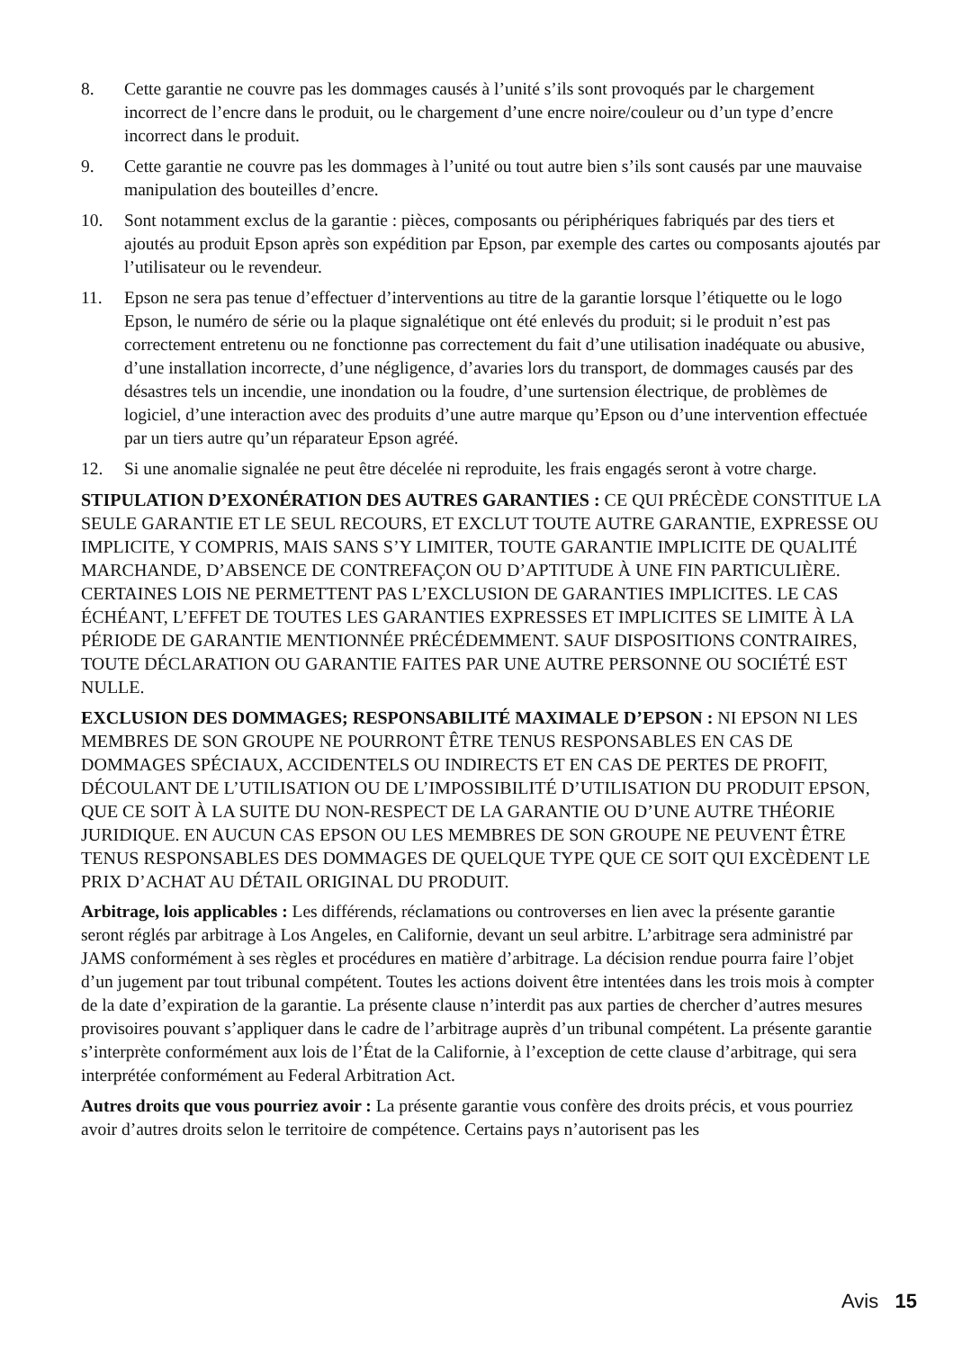8. Cette garantie ne couvre pas les dommages causés à l’unité s’ils sont provoqués par le chargement incorrect de l’encre dans le produit, ou le chargement d’une encre noire/couleur ou d’un type d’encre incorrect dans le produit.
9. Cette garantie ne couvre pas les dommages à l’unité ou tout autre bien s’ils sont causés par une mauvaise manipulation des bouteilles d’encre.
10. Sont notamment exclus de la garantie : pièces, composants ou périphériques fabriqués par des tiers et ajoutés au produit Epson après son expédition par Epson, par exemple des cartes ou composants ajoutés par l’utilisateur ou le revendeur.
11. Epson ne sera pas tenue d’effectuer d’interventions au titre de la garantie lorsque l’étiquette ou le logo Epson, le numéro de série ou la plaque signalétique ont été enlevés du produit; si le produit n’est pas correctement entretenu ou ne fonctionne pas correctement du fait d’une utilisation inadéquate ou abusive, d’une installation incorrecte, d’une négligence, d’avaries lors du transport, de dommages causés par des désastres tels un incendie, une inondation ou la foudre, d’une surtension électrique, de problèmes de logiciel, d’une interaction avec des produits d’une autre marque qu’Epson ou d’une intervention effectuée par un tiers autre qu’un réparateur Epson agréé.
12. Si une anomalie signalée ne peut être décelée ni reproduite, les frais engagés seront à votre charge.
STIPULATION D’EXONÉRATION DES AUTRES GARANTIES : CE QUI PRÉCÈDE CONSTITUE LA SEULE GARANTIE ET LE SEUL RECOURS, ET EXCLUT TOUTE AUTRE GARANTIE, EXPRESSE OU IMPLICITE, Y COMPRIS, MAIS SANS S’Y LIMITER, TOUTE GARANTIE IMPLICITE DE QUALITÉ MARCHANDE, D’ABSENCE DE CONTREFAÇON OU D’APTITUDE À UNE FIN PARTICULIÈRE. CERTAINES LOIS NE PERMETTENT PAS L’EXCLUSION DE GARANTIES IMPLICITES. LE CAS ÉCHÉANT, L’EFFET DE TOUTES LES GARANTIES EXPRESSES ET IMPLICITES SE LIMITE À LA PÉRIODE DE GARANTIE MENTIONNÉE PRÉCÉDEMMENT. SAUF DISPOSITIONS CONTRAIRES, TOUTE DÉCLARATION OU GARANTIE FAITES PAR UNE AUTRE PERSONNE OU SOCIÉTÉ EST NULLE.
EXCLUSION DES DOMMAGES; RESPONSABILITÉ MAXIMALE D’EPSON : NI EPSON NI LES MEMBRES DE SON GROUPE NE POURRONT ÊTRE TENUS RESPONSABLES EN CAS DE DOMMAGES SPÉCIAUX, ACCIDENTELS OU INDIRECTS ET EN CAS DE PERTES DE PROFIT, DÉCOULANT DE L’UTILISATION OU DE L’IMPOSSIBILITÉ D’UTILISATION DU PRODUIT EPSON, QUE CE SOIT À LA SUITE DU NON-RESPECT DE LA GARANTIE OU D’UNE AUTRE THÉORIE JURIDIQUE. EN AUCUN CAS EPSON OU LES MEMBRES DE SON GROUPE NE PEUVENT ÊTRE TENUS RESPONSABLES DES DOMMAGES DE QUELQUE TYPE QUE CE SOIT QUI EXCÈDENT LE PRIX D’ACHAT AU DÉTAIL ORIGINAL DU PRODUIT.
Arbitrage, lois applicables : Les différends, réclamations ou controverses en lien avec la présente garantie seront réglés par arbitrage à Los Angeles, en Californie, devant un seul arbitre. L’arbitrage sera administré par JAMS conformément à ses règles et procédures en matière d’arbitrage. La décision rendue pourra faire l’objet d’un jugement par tout tribunal compétent. Toutes les actions doivent être intentées dans les trois mois à compter de la date d’expiration de la garantie. La présente clause n’interdit pas aux parties de chercher d’autres mesures provisoires pouvant s’appliquer dans le cadre de l’arbitrage auprès d’un tribunal compétent. La présente garantie s’interprète conformément aux lois de l’État de la Californie, à l’exception de cette clause d’arbitrage, qui sera interprétée conformément au Federal Arbitration Act.
Autres droits que vous pourriez avoir : La présente garantie vous confère des droits précis, et vous pourriez avoir d’autres droits selon le territoire de compétence. Certains pays n’autorisent pas les
Avis 15